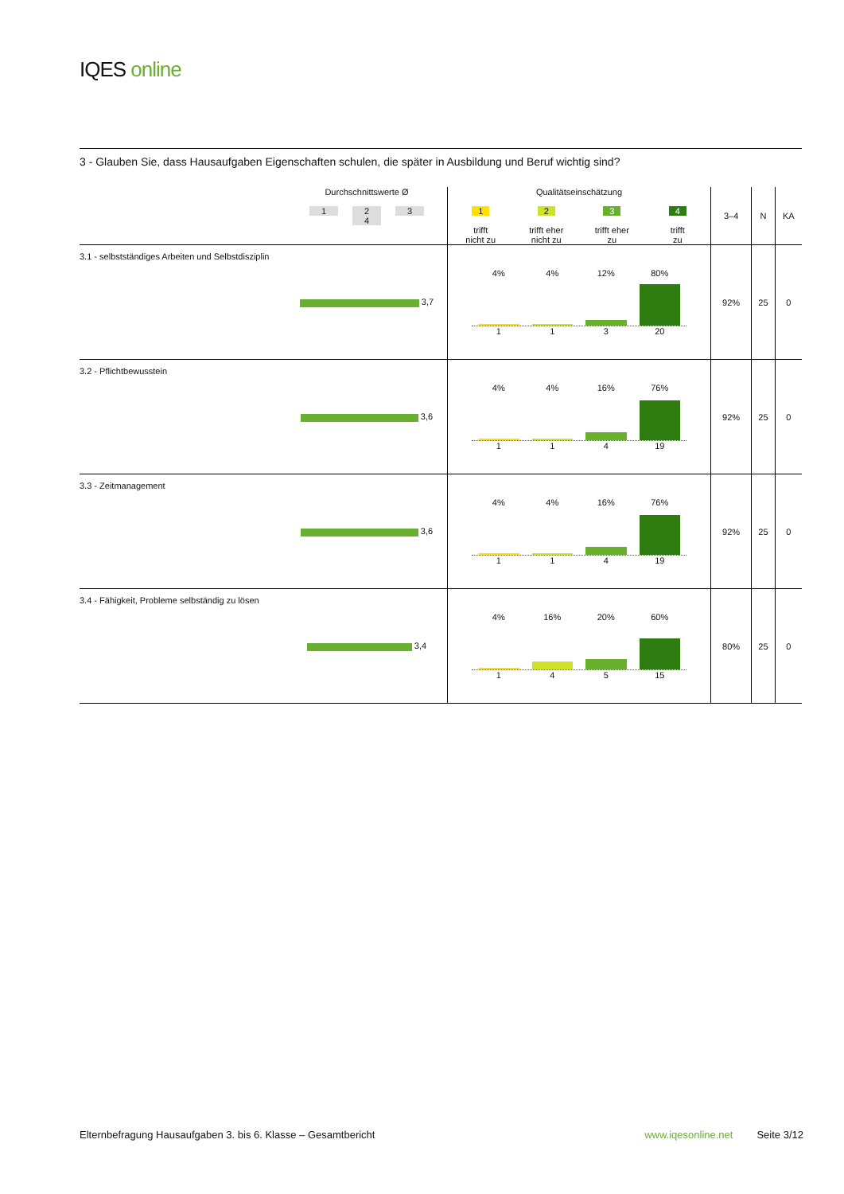IQES online
3 - Glauben Sie, dass Hausaufgaben Eigenschaften schulen, die später in Ausbildung und Beruf wichtig sind?
| | Durchschnittswerte Ø 1 2 3 4 | Qualitätseinschätzung 1 trifft nicht zu 2 trifft eher nicht zu 3 trifft eher zu 4 trifft zu | 3–4 | N | KA |
| --- | --- | --- | --- | --- | --- |
| 3.1 - selbstständiges Arbeiten und Selbstdisziplin | 3,7 | 4% 4% 12% 80% 1 1 3 20 | 92% | 25 | 0 |
| 3.2 - Pflichtbewusstein | 3,6 | 4% 4% 16% 76% 1 1 4 19 | 92% | 25 | 0 |
| 3.3 - Zeitmanagement | 3,6 | 4% 4% 16% 76% 1 1 4 19 | 92% | 25 | 0 |
| 3.4 - Fähigkeit, Probleme selbständig zu lösen | 3,4 | 4% 16% 20% 60% 1 4 5 15 | 80% | 25 | 0 |
Elternbefragung Hausaufgaben 3. bis 6. Klasse – Gesamtbericht www.iqesonline.net Seite 3/12